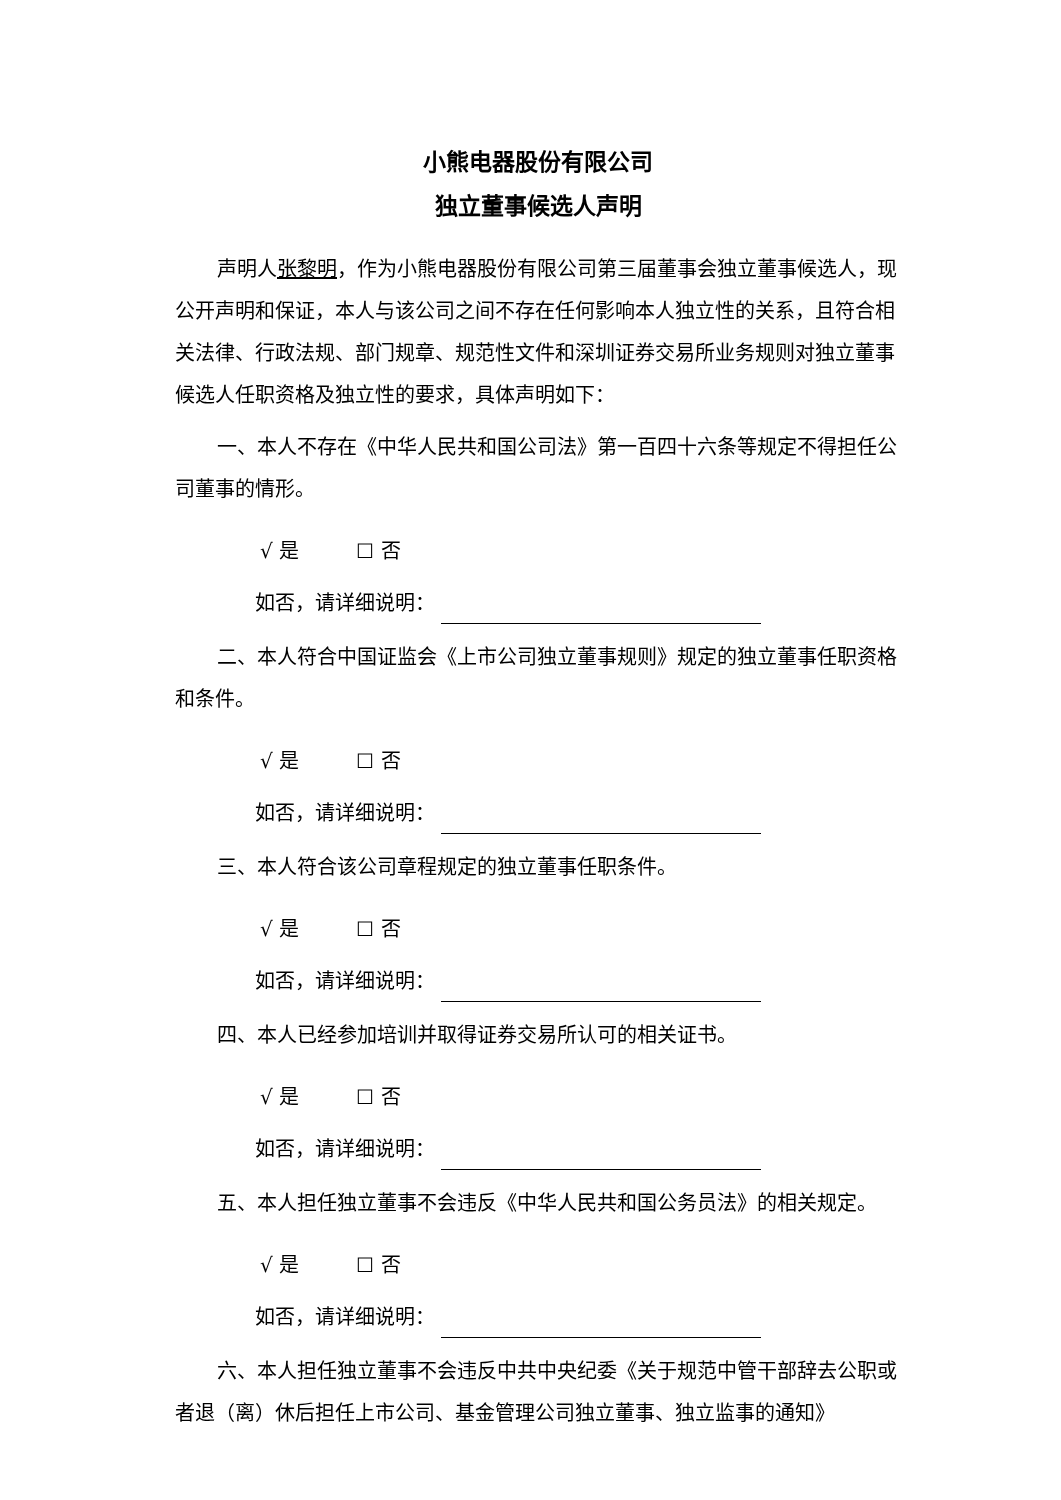小熊电器股份有限公司
独立董事候选人声明
声明人张黎明，作为小熊电器股份有限公司第三届董事会独立董事候选人，现公开声明和保证，本人与该公司之间不存在任何影响本人独立性的关系，且符合相关法律、行政法规、部门规章、规范性文件和深圳证券交易所业务规则对独立董事候选人任职资格及独立性的要求，具体声明如下：
一、本人不存在《中华人民共和国公司法》第一百四十六条等规定不得担任公司董事的情形。
√ 是 ☐ 否
如否，请详细说明：
二、本人符合中国证监会《上市公司独立董事规则》规定的独立董事任职资格和条件。
√ 是 ☐ 否
如否，请详细说明：
三、本人符合该公司章程规定的独立董事任职条件。
√ 是 ☐ 否
如否，请详细说明：
四、本人已经参加培训并取得证券交易所认可的相关证书。
√ 是 ☐ 否
如否，请详细说明：
五、本人担任独立董事不会违反《中华人民共和国公务员法》的相关规定。
√ 是 ☐ 否
如否，请详细说明：
六、本人担任独立董事不会违反中共中央纪委《关于规范中管干部辞去公职或者退（离）休后担任上市公司、基金管理公司独立董事、独立监事的通知》